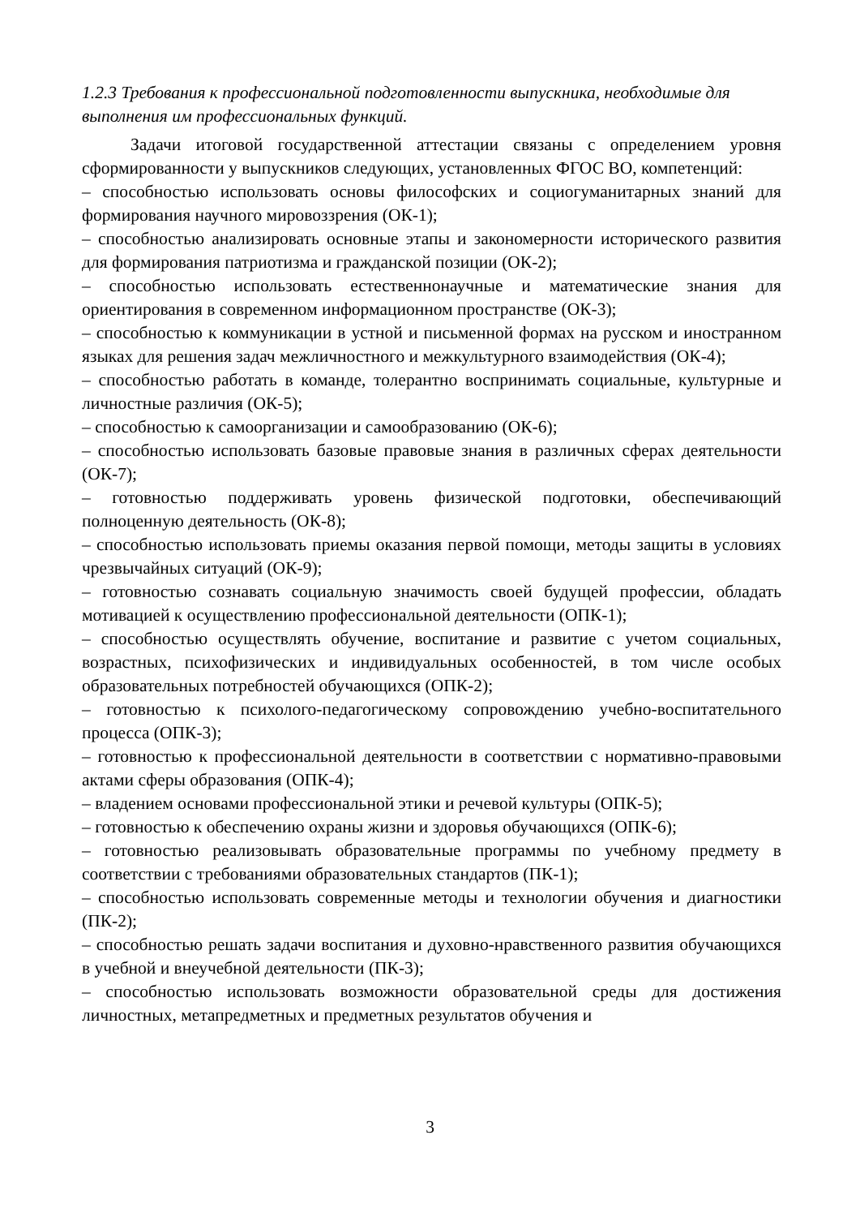1.2.3 Требования к профессиональной подготовленности выпускника, необходимые для выполнения им профессиональных функций.
Задачи итоговой государственной аттестации связаны с определением уровня сформированности у выпускников следующих, установленных ФГОС ВО, компетенций:
– способностью использовать основы философских и социогуманитарных знаний для формирования научного мировоззрения (ОК-1);
– способностью анализировать основные этапы и закономерности исторического развития для формирования патриотизма и гражданской позиции (ОК-2);
– способностью использовать естественнонаучные и математические знания для ориентирования в современном информационном пространстве (ОК-3);
– способностью к коммуникации в устной и письменной формах на русском и иностранном языках для решения задач межличностного и межкультурного взаимодействия (ОК-4);
– способностью работать в команде, толерантно воспринимать социальные, культурные и личностные различия (ОК-5);
– способностью к самоорганизации и самообразованию (ОК-6);
– способностью использовать базовые правовые знания в различных сферах деятельности (ОК-7);
– готовностью поддерживать уровень физической подготовки, обеспечивающий полноценную деятельность (ОК-8);
– способностью использовать приемы оказания первой помощи, методы защиты в условиях чрезвычайных ситуаций (ОК-9);
– готовностью сознавать социальную значимость своей будущей профессии, обладать мотивацией к осуществлению профессиональной деятельности (ОПК-1);
– способностью осуществлять обучение, воспитание и развитие с учетом социальных, возрастных, психофизических и индивидуальных особенностей, в том числе особых образовательных потребностей обучающихся (ОПК-2);
– готовностью к психолого-педагогическому сопровождению учебно-воспитательного процесса (ОПК-3);
– готовностью к профессиональной деятельности в соответствии с нормативно-правовыми актами сферы образования (ОПК-4);
– владением основами профессиональной этики и речевой культуры (ОПК-5);
– готовностью к обеспечению охраны жизни и здоровья обучающихся (ОПК-6);
– готовностью реализовывать образовательные программы по учебному предмету в соответствии с требованиями образовательных стандартов (ПК-1);
– способностью использовать современные методы и технологии обучения и диагностики (ПК-2);
– способностью решать задачи воспитания и духовно-нравственного развития обучающихся в учебной и внеучебной деятельности (ПК-3);
– способностью использовать возможности образовательной среды для достижения личностных, метапредметных и предметных результатов обучения и
3